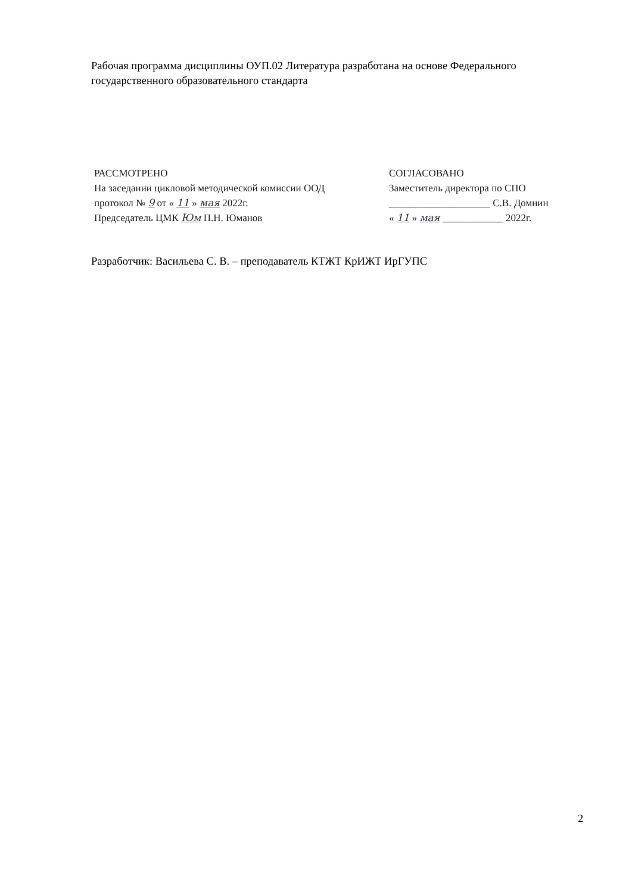Рабочая программа дисциплины ОУП.02 Литература разработана на основе Федерального государственного образовательного стандарта
РАССМОТРЕНО
На заседании цикловой методической комиссии ООД
протокол № 9 от « 11 » мая 2022г.
Председатель ЦМК Юм П.Н. Юманов
СОГЛАСОВАНО
Заместитель директора по СПО
____________________ С.В. Домнин
« 11 » мая ____________ 2022г.
Разработчик: Васильева С. В. – преподаватель КТЖТ КрИЖТ ИрГУПС
2